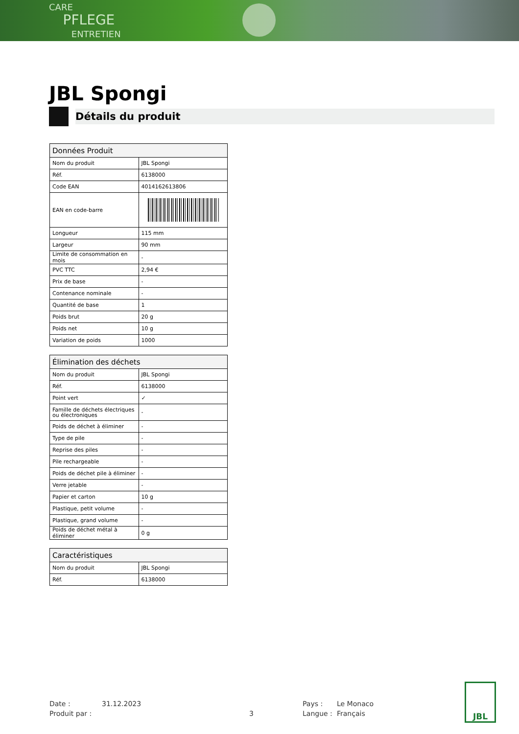CARE
PFLEGE
ENTRETIEN
JBL Spongi
Détails du produit
| Données Produit | |
| --- | --- |
| Nom du produit | JBL Spongi |
| Réf. | 6138000 |
| Code EAN | 4014162613806 |
| EAN en code-barre | |
| Longueur | 115 mm |
| Largeur | 90 mm |
| Limite de consommation en mois | - |
| PVC TTC | 2,94 € |
| Prix de base | - |
| Contenance nominale | - |
| Quantité de base | 1 |
| Poids brut | 20 g |
| Poids net | 10 g |
| Variation de poids | 1000 |
| Élimination des déchets | |
| --- | --- |
| Nom du produit | JBL Spongi |
| Réf. | 6138000 |
| Point vert | ✓ |
| Famille de déchets électriques ou électroniques | - |
| Poids de déchet à éliminer | - |
| Type de pile | - |
| Reprise des piles | - |
| Pile rechargeable | - |
| Poids de déchet pile à éliminer | - |
| Verre jetable | - |
| Papier et carton | 10 g |
| Plastique, petit volume | - |
| Plastique, grand volume | - |
| Poids de déchet métal à éliminer | 0 g |
| Caractéristiques | |
| --- | --- |
| Nom du produit | JBL Spongi |
| Réf. | 6138000 |
Date : 31.12.2023 Pays : Le Monaco Produit par : 3 Langue : Français
JBL